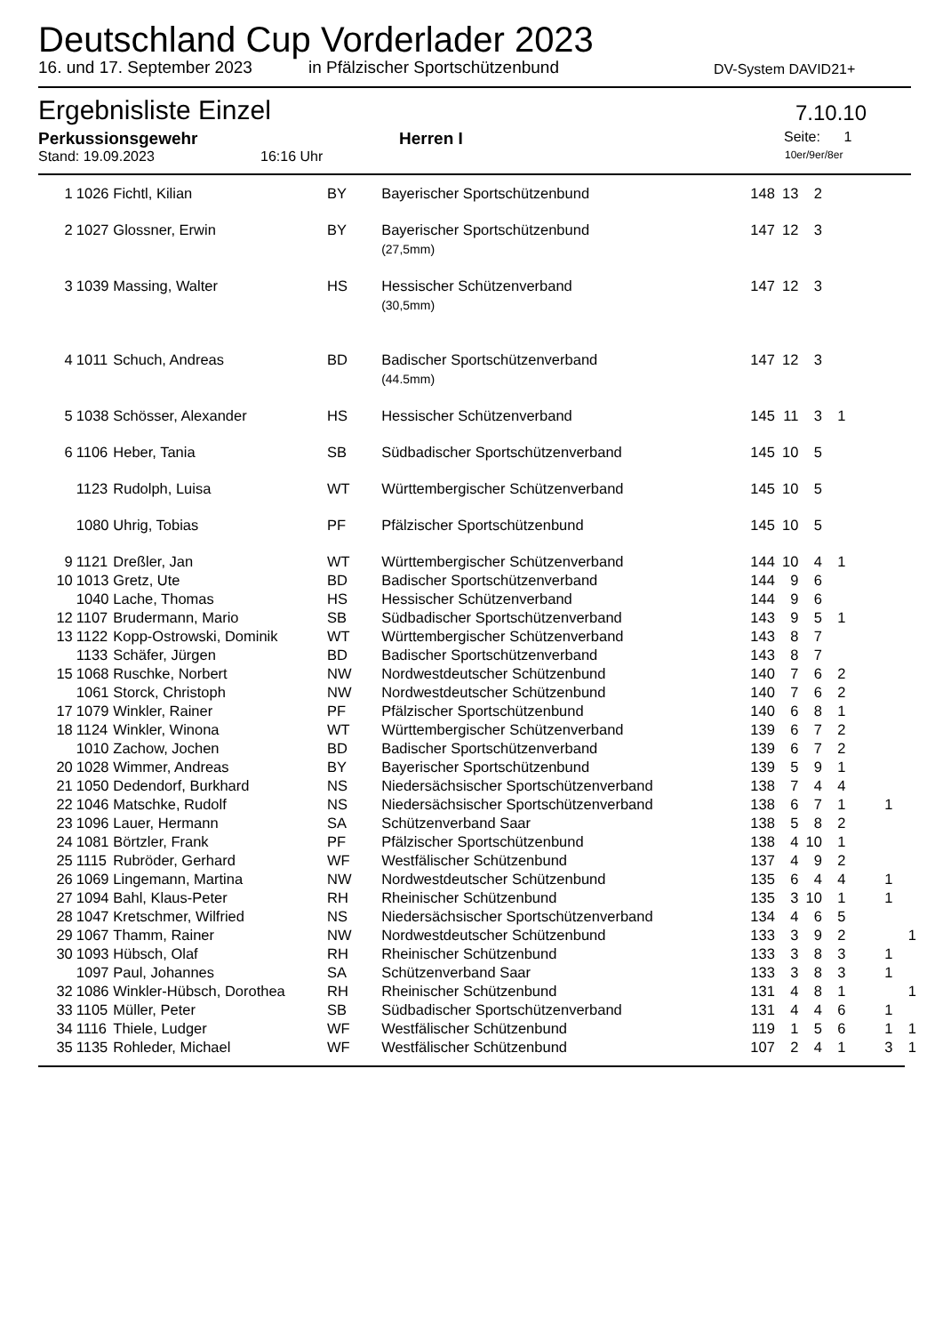Deutschland Cup Vorderlader 2023
16. und 17. September 2023 in Pfälzischer Sportschützenbund DV-System DAVID21+
Ergebnisliste Einzel 7.10.10
Perkussionsgewehr Herren I Seite: 1
Stand: 19.09.2023 16:16 Uhr 10er/9er/8er
| 1 | 1026 | Fichtl, Kilian | BY | Bayerischer Sportschützenbund | 148 | 13 | 2 | | | | |
| 2 | 1027 | Glossner, Erwin | BY | Bayerischer Sportschützenbund (27,5mm) | 147 | 12 | 3 | | | | |
| 3 | 1039 | Massing, Walter | HS | Hessischer Schützenverband (30,5mm) | 147 | 12 | 3 | | | | |
| 4 | 1011 | Schuch, Andreas | BD | Badischer Sportschützenverband (44.5mm) | 147 | 12 | 3 | | | | |
| 5 | 1038 | Schösser, Alexander | HS | Hessischer Schützenverband | 145 | 11 | 3 | 1 | | | |
| 6 | 1106 | Heber, Tania | SB | Südbadischer Sportschützenverband | 145 | 10 | 5 | | | | |
| | 1123 | Rudolph, Luisa | WT | Württembergischer Schützenverband | 145 | 10 | 5 | | | | |
| | 1080 | Uhrig, Tobias | PF | Pfälzischer Sportschützenbund | 145 | 10 | 5 | | | | |
| 9 | 1121 | Dreßler, Jan | WT | Württembergischer Schützenverband | 144 | 10 | 4 | 1 | | | |
| 10 | 1013 | Gretz, Ute | BD | Badischer Sportschützenverband | 144 | 9 | 6 | | | | |
| | 1040 | Lache, Thomas | HS | Hessischer Schützenverband | 144 | 9 | 6 | | | | |
| 12 | 1107 | Brudermann, Mario | SB | Südbadischer Sportschützenverband | 143 | 9 | 5 | 1 | | | |
| 13 | 1122 | Kopp-Ostrowski, Dominik | WT | Württembergischer Schützenverband | 143 | 8 | 7 | | | | |
| | 1133 | Schäfer, Jürgen | BD | Badischer Sportschützenverband | 143 | 8 | 7 | | | | |
| 15 | 1068 | Ruschke, Norbert | NW | Nordwestdeutscher Schützenbund | 140 | 7 | 6 | 2 | | | |
| | 1061 | Storck, Christoph | NW | Nordwestdeutscher Schützenbund | 140 | 7 | 6 | 2 | | | |
| 17 | 1079 | Winkler, Rainer | PF | Pfälzischer Sportschützenbund | 140 | 6 | 8 | 1 | | | |
| 18 | 1124 | Winkler, Winona | WT | Württembergischer Schützenverband | 139 | 6 | 7 | 2 | | | |
| | 1010 | Zachow, Jochen | BD | Badischer Sportschützenverband | 139 | 6 | 7 | 2 | | | |
| 20 | 1028 | Wimmer, Andreas | BY | Bayerischer Sportschützenbund | 139 | 5 | 9 | 1 | | | |
| 21 | 1050 | Dedendorf, Burkhard | NS | Niedersächsischer Sportschützenverband | 138 | 7 | 4 | 4 | | | |
| 22 | 1046 | Matschke, Rudolf | NS | Niedersächsischer Sportschützenverband | 138 | 6 | 7 | 1 | | 1 | |
| 23 | 1096 | Lauer, Hermann | SA | Schützenverband Saar | 138 | 5 | 8 | 2 | | | |
| 24 | 1081 | Börtzler, Frank | PF | Pfälzischer Sportschützenbund | 138 | 4 | 10 | 1 | | | |
| 25 | 1115 | Rubröder, Gerhard | WF | Westfälischer Schützenbund | 137 | 4 | 9 | 2 | | | |
| 26 | 1069 | Lingemann, Martina | NW | Nordwestdeutscher Schützenbund | 135 | 6 | 4 | 4 | | 1 | |
| 27 | 1094 | Bahl, Klaus-Peter | RH | Rheinischer Schützenbund | 135 | 3 | 10 | 1 | | 1 | |
| 28 | 1047 | Kretschmer, Wilfried | NS | Niedersächsischer Sportschützenverband | 134 | 4 | 6 | 5 | | | |
| 29 | 1067 | Thamm, Rainer | NW | Nordwestdeutscher Schützenbund | 133 | 3 | 9 | 2 | | | 1 |
| 30 | 1093 | Hübsch, Olaf | RH | Rheinischer Schützenbund | 133 | 3 | 8 | 3 | | 1 | |
| | 1097 | Paul, Johannes | SA | Schützenverband Saar | 133 | 3 | 8 | 3 | | 1 | |
| 32 | 1086 | Winkler-Hübsch, Dorothea | RH | Rheinischer Schützenbund | 131 | 4 | 8 | 1 | | | 1 |
| 33 | 1105 | Müller, Peter | SB | Südbadischer Sportschützenverband | 131 | 4 | 4 | 6 | | 1 | |
| 34 | 1116 | Thiele, Ludger | WF | Westfälischer Schützenbund | 119 | 1 | 5 | 6 | | 1 | 1 |
| 35 | 1135 | Rohleder, Michael | WF | Westfälischer Schützenbund | 107 | 2 | 4 | 1 | | 3 | 1 |